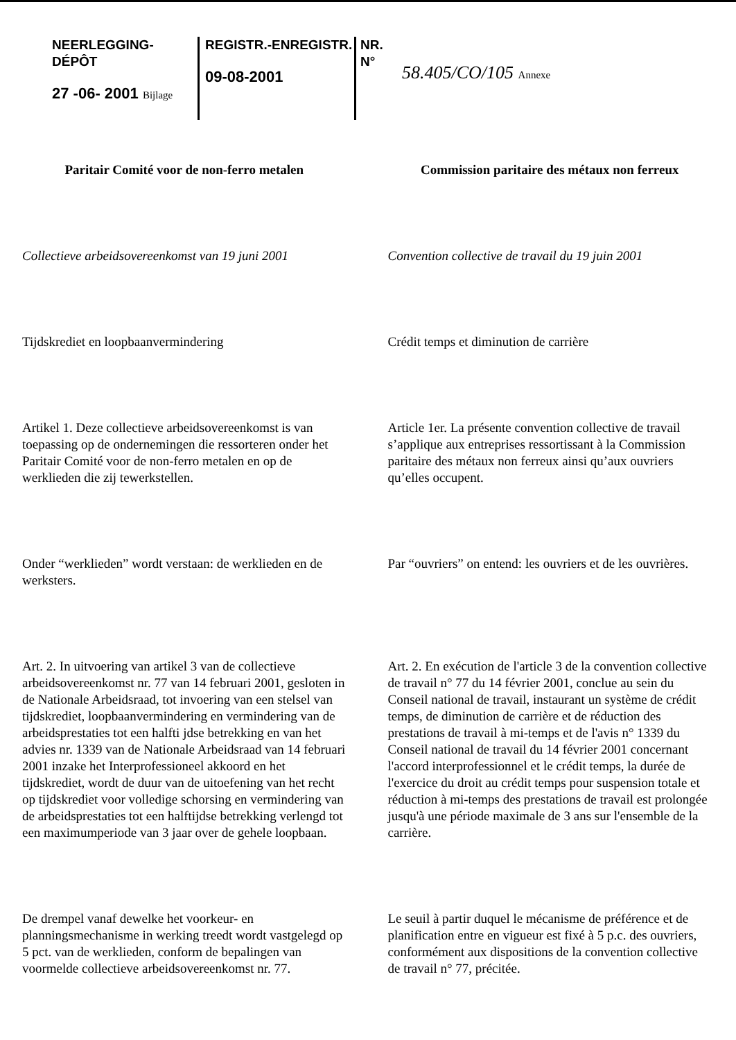NEERLEGGING-DÉPÔT
27 -06- 2001 Bijlage
REGISTR.-ENREGISTR.
09-08-2001
NR.
N°
58.405/CO/105 Annexe
Paritair Comité voor de non-ferro metalen
Commission paritaire des métaux non ferreux
Collectieve arbeidsovereenkomst van 19 juni 2001
Convention collective de travail du 19 juin 2001
Tijdskrediet en loopbaanvermindering
Crédit temps et diminution de carrière
Artikel 1. Deze collectieve arbeidsovereenkomst is van toepassing op de ondernemingen die ressorteren onder het Paritair Comité voor de non-ferro metalen en op de werklieden die zij tewerkstellen.
Article 1er. La présente convention collective de travail s’applique aux entreprises ressortissant à la Commission paritaire des métaux non ferreux ainsi qu’aux ouvriers qu’elles occupent.
Onder “werklieden” wordt verstaan: de werklieden en de werksters.
Par “ouvriers” on entend: les ouvriers et de les ouvrières.
Art. 2. In uitvoering van artikel 3 van de collectieve arbeidsovereenkomst nr. 77 van 14 februari 2001, gesloten in de Nationale Arbeidsraad, tot invoering van een stelsel van tijdskrediet, loopbaanvermindering en vermindering van de arbeidsprestaties tot een halfti jdse betrekking en van het advies nr. 1339 van de Nationale Arbeidsraad van 14 februari 2001 inzake het Interprofessioneel akkoord en het tijdskrediet, wordt de duur van de uitoefening van het recht op tijdskrediet voor volledige schorsing en vermindering van de arbeidsprestaties tot een halftijdse betrekking verlengd tot een maximumperiode van 3 jaar over de gehele loopbaan.
Art. 2. En exécution de l'article 3 de la convention collective de travail n° 77 du 14 février 2001, conclue au sein du Conseil national de travail, instaurant un système de crédit temps, de diminution de carrière et de réduction des prestations de travail à mi-temps et de l'avis n° 1339 du Conseil national de travail du 14 février 2001 concernant l'accord interprofessionnel et le crédit temps, la durée de l'exercice du droit au crédit temps pour suspension totale et réduction à mi-temps des prestations de travail est prolongée jusqu'à une période maximale de 3 ans sur l'ensemble de la carrière.
De drempel vanaf dewelke het voorkeur- en planningsmechanisme in werking treedt wordt vastgelegd op 5 pct. van de werklieden, conform de bepalingen van voormelde collectieve arbeidsovereenkomst nr. 77.
Le seuil à partir duquel le mécanisme de préférence et de planification entre en vigueur est fixé à 5 p.c. des ouvriers, conformément aux dispositions de la convention collective de travail n° 77, précitée.